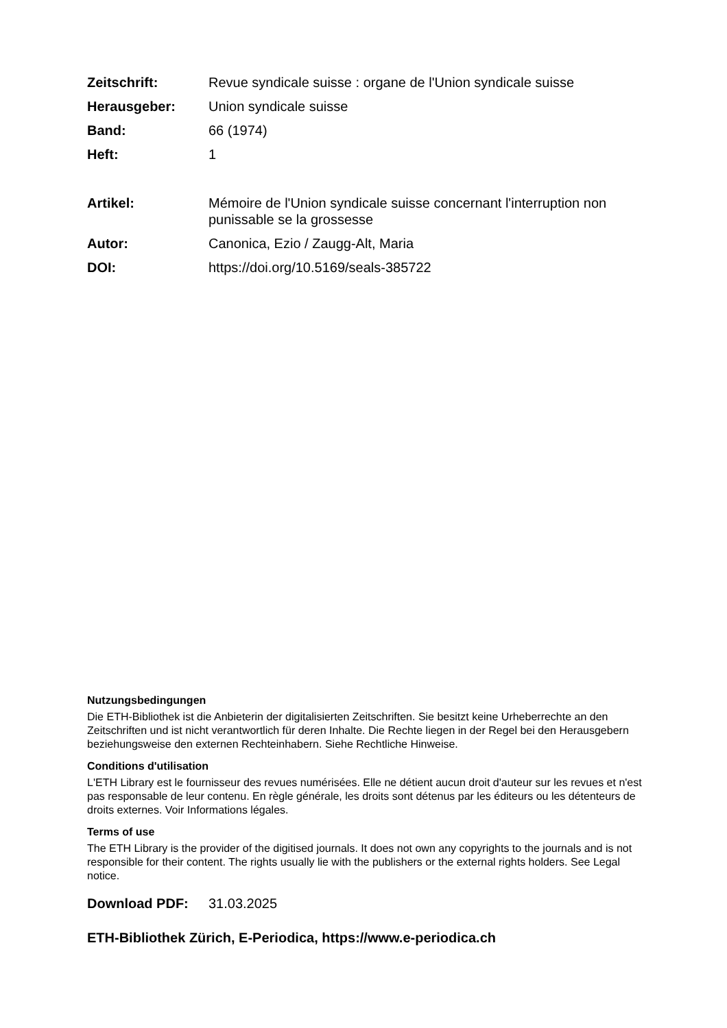Zeitschrift: Revue syndicale suisse : organe de l'Union syndicale suisse
Herausgeber: Union syndicale suisse
Band: 66 (1974)
Heft: 1
Artikel: Mémoire de l'Union syndicale suisse concernant l'interruption non punissable se la grossesse
Autor: Canonica, Ezio / Zaugg-Alt, Maria
DOI: https://doi.org/10.5169/seals-385722
Nutzungsbedingungen
Die ETH-Bibliothek ist die Anbieterin der digitalisierten Zeitschriften. Sie besitzt keine Urheberrechte an den Zeitschriften und ist nicht verantwortlich für deren Inhalte. Die Rechte liegen in der Regel bei den Herausgebern beziehungsweise den externen Rechteinhabern. Siehe Rechtliche Hinweise.
Conditions d'utilisation
L'ETH Library est le fournisseur des revues numérisées. Elle ne détient aucun droit d'auteur sur les revues et n'est pas responsable de leur contenu. En règle générale, les droits sont détenus par les éditeurs ou les détenteurs de droits externes. Voir Informations légales.
Terms of use
The ETH Library is the provider of the digitised journals. It does not own any copyrights to the journals and is not responsible for their content. The rights usually lie with the publishers or the external rights holders. See Legal notice.
Download PDF: 31.03.2025
ETH-Bibliothek Zürich, E-Periodica, https://www.e-periodica.ch